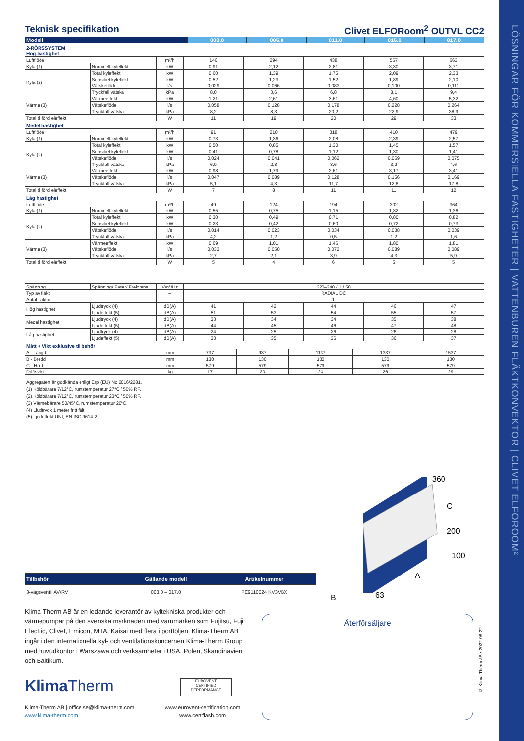LÖSNINGAR FÖR KOMMERSIELLA FASTIGHETER | VATTENBUREN FLÄKTKONVEKTOR | CLIVET ELFOROOM²
Teknisk specifikation Clivet ELFORoom<sup>2</sup> OUTVL CC2
| Modell | 003.0 | 005.0 | 011.0 | 015.0 | 017.0 |
| --- | --- | --- | --- | --- | --- |
2-RÖRSSYSTEM
Hög hastighet
| Luftflöde | | m³/h | 146 | 294 | 438 | 567 | 663 |
| Kyla (1) | Nominell kyleffekt | kW | 0,91 | 2,12 | 2,81 | 3,30 | 3,71 |
| Kyla (2) | Total kyleffekt | kW | 0,60 | 1,39 | 1,75 | 2,09 | 2,33 |
| | Sensibel kyleffekt | kW | 0,52 | 1,23 | 1,52 | 1,89 | 2,10 |
| | Vätskeflöde | l/s | 0,029 | 0,066 | 0,083 | 0,100 | 0,111 |
| | Tryckfall vätska | kPa | 8,0 | 3,6 | 6,8 | 8,1 | 9,4 |
| Värme (3) | Värmeeffekt | kW | 1,21 | 2,61 | 3,61 | 4,60 | 5,32 |
| | Vätskeflöde | l/s | 0,058 | 0,128 | 0,178 | 0,228 | 0,264 |
| | Tryckfall vätska | kPa | 8,2 | 8,3 | 20,2 | 22,9 | 38,9 |
| Total tillförd eleffekt | | W | 11 | 19 | 20 | 29 | 33 |
Medel hastighet
| Luftflöde | | m³/h | 91 | 210 | 318 | 410 | 479 |
| Kyla (1) | Nominell kyleffekt | kW | 0,73 | 1,36 | 2,08 | 2,39 | 2,57 |
| Kyla (2) | Total kyleffekt | kW | 0,50 | 0,85 | 1,30 | 1,45 | 1,57 |
| | Sensibel kyleffekt | kW | 0,41 | 0,78 | 1,12 | 1,30 | 1,41 |
| | Vätskeflöde | l/s | 0,024 | 0,041 | 0,062 | 0,069 | 0,075 |
| | Tryckfall vätska | kPa | 6,0 | 2,8 | 3,6 | 3,2 | 4,6 |
| Värme (3) | Värmeeffekt | kW | 0,98 | 1,79 | 2,61 | 3,17 | 3,41 |
| | Vätskeflöde | l/s | 0,047 | 0,089 | 0,128 | 0,156 | 0,169 |
| | Tryckfall vätska | kPa | 5,1 | 4,3 | 11,7 | 12,8 | 17,8 |
| Total tillförd eleffekt | | W | 7 | 8 | 11 | 11 | 12 |
Låg hastighet
| Luftflöde | | m³/h | 49 | 124 | 194 | 302 | 364 |
| Kyla (1) | Nominell kyleffekt | kW | 0,55 | 0,75 | 1,15 | 1,32 | 1,36 |
| Kyla (2) | Total kyleffekt | kW | 0,30 | 0,49 | 0,71 | 0,80 | 0,82 |
| | Sensibel kyleffekt | kW | 0,23 | 0,42 | 0,60 | 0,72 | 0,73 |
| | Vätskeflöde | l/s | 0,014 | 0,023 | 0,034 | 0,038 | 0,039 |
| | Tryckfall vätska | kPa | 4,2 | 1,2 | 0,5 | 1,2 | 1,6 |
| Värme (3) | Värmeeffekt | kW | 0,69 | 1,01 | 1,46 | 1,80 | 1,81 |
| | Vätskeflöde | l/s | 0,033 | 0,050 | 0,072 | 0,089 | 0,089 |
| | Tryckfall vätska | kPa | 2,7 | 2,1 | 3,9 | 4,3 | 5,9 |
| Total tillförd eleffekt | | W | 5 | 4 | 6 | 5 | 5 |
| Spänning | Spänning/ Faser/ Frekvens | V/n°/Hz | 220–240 / 1 / 50 | | | | |
| Typ av fläkt | | – | RADIAL DC | | | | |
| Antal fläktar | | – | 1 | | | | |
| Hög hastighet | Ljudtryck (4) | dB(A) | 41 | 42 | 44 | 46 | 47 |
| | Ljudeffekt (5) | dB(A) | 51 | 53 | 54 | 55 | 57 |
| Medel hastighet | Ljudtryck (4) | dB(A) | 33 | 34 | 34 | 35 | 38 |
| | Ljudeffekt (5) | dB(A) | 44 | 45 | 46 | 47 | 48 |
| Låg hastighet | Ljudtryck (4) | dB(A) | 24 | 25 | 26 | 26 | 28 |
| | Ljudeffekt (5) | dB(A) | 33 | 35 | 36 | 36 | 37 |
Mått + Vikt exklusive tillbehör
| A - Längd | mm | 737 | 937 | 1137 | 1337 | 1537 |
| B - Bredd | mm | 130 | 130 | 130 | 130 | 130 |
| C - Höjd | mm | 579 | 579 | 579 | 579 | 579 |
| Driftsvikt | kg | 17 | 20 | 23 | 26 | 29 |
Aggregaten är godkända enligt Erp (EU) No 2016/2281.
(1) Köldbärare 7/12°C, rumstemperatur 27°C / 50% RF.
(2) Köldbärare 7/12°C, rumstemperatur 23°C / 50% RF.
(3) Värmebärare 50/45°C, rumstemperatur 20°C.
(4) Ljudtryck 1 meter fritt fält.
(5) Ljudeffekt UNI, EN ISO 9614-2.
360
C
200
100
A
B
63
| Tillbehör | Gällande modell | Artikelnummer |
| --- | --- | --- |
| 3-vägsventil AV/RV | 003.0 – 017.0 | PE9110024 KV3VBX |
Klima-Therm AB är en ledande leverantör av kyltekniska produkter och värmepumpar på den svenska marknaden med varumärken som Fujitsu, Fuji Electric, Clivet, Emicon, MTA, Kaisai med flera i portföljen. Klima-Therm AB ingår i den internationella kyl- och ventilationskoncernen Klima-Therm Group med huvudkontor i Warszawa och verksamheter i USA, Polen, Skandinavien och Baltikum.
Återförsäljare
Klima Therm
EUROVENT
CERTIFIED
PERFORMANCE
Klima-Therm AB | office.se@klima-therm.com
www.klima-therm.com
www.eurovent-certification.com
www.certiflash.com
© Klima-Therm AB • 2022-08-22